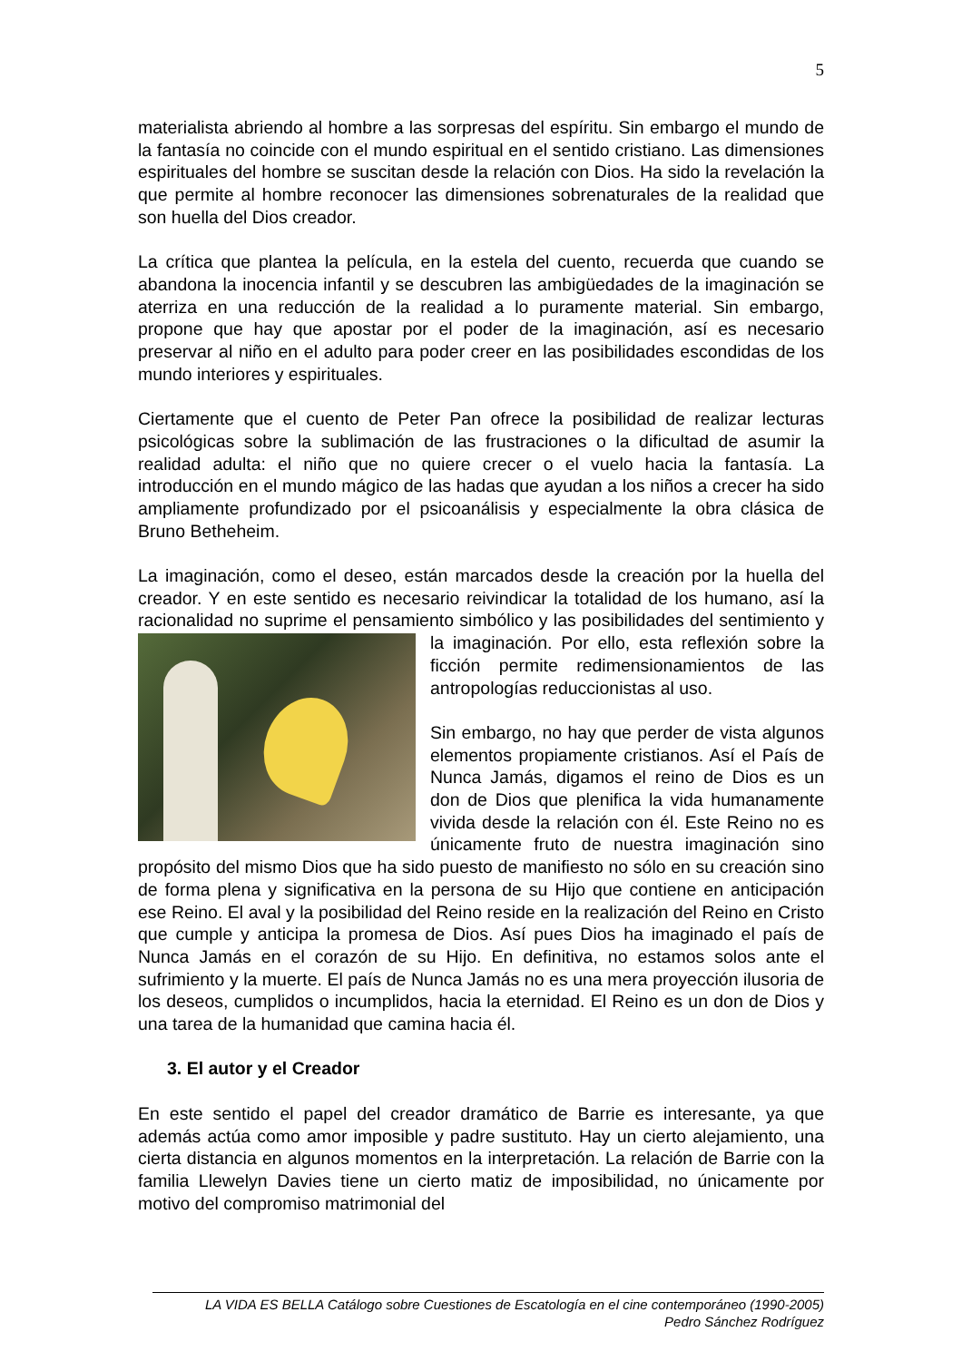5
materialista abriendo al hombre a las sorpresas del espíritu. Sin embargo el mundo de la fantasía no coincide con el mundo espiritual en el sentido cristiano. Las dimensiones espirituales del hombre se suscitan desde la relación con Dios. Ha sido la revelación la que permite al hombre reconocer las dimensiones sobrenaturales de la realidad que son huella del Dios creador.
La crítica que plantea la película, en la estela del cuento, recuerda que cuando se abandona la inocencia infantil y se descubren las ambigüedades de la imaginación se aterriza en una reducción de la realidad a lo puramente material. Sin embargo, propone que hay que apostar por el poder de la imaginación, así es necesario preservar al niño en el adulto para poder creer en las posibilidades escondidas de los mundo interiores y espirituales.
Ciertamente que el cuento de Peter Pan ofrece la posibilidad de realizar lecturas psicológicas sobre la sublimación de las frustraciones o la dificultad de asumir la realidad adulta: el niño que no quiere crecer o el vuelo hacia la fantasía. La introducción en el mundo mágico de las hadas que ayudan a los niños a crecer ha sido ampliamente profundizado por el psicoanálisis y especialmente la obra clásica de Bruno Betheheim.
La imaginación, como el deseo, están marcados desde la creación por la huella del creador. Y en este sentido es necesario reivindicar la totalidad de los humano, así la racionalidad no suprime el pensamiento simbólico y las posibilidades del sentimiento y la imaginación. Por ello, esta reflexión sobre la ficción permite redimensionamientos de las antropologías reduccionistas al uso.
Sin embargo, no hay que perder de vista algunos elementos propiamente cristianos. Así el País de Nunca Jamás, digamos el reino de Dios es un don de Dios que plenifica la vida humanamente vivida desde la relación con él. Este Reino no es únicamente fruto de nuestra imaginación sino propósito del mismo Dios que ha sido puesto de manifiesto no sólo en su creación sino de forma plena y significativa en la persona de su Hijo que contiene en anticipación ese Reino. El aval y la posibilidad del Reino reside en la realización del Reino en Cristo que cumple y anticipa la promesa de Dios. Así pues Dios ha imaginado el país de Nunca Jamás en el corazón de su Hijo. En definitiva, no estamos solos ante el sufrimiento y la muerte. El país de Nunca Jamás no es una mera proyección ilusoria de los deseos, cumplidos o incumplidos, hacia la eternidad. El Reino es un don de Dios y una tarea de la humanidad que camina hacia él.
3. El autor y el Creador
En este sentido el papel del creador dramático de Barrie es interesante, ya que además actúa como amor imposible y padre sustituto. Hay un cierto alejamiento, una cierta distancia en algunos momentos en la interpretación. La relación de Barrie con la familia Llewelyn Davies tiene un cierto matiz de imposibilidad, no únicamente por motivo del compromiso matrimonial del
LA VIDA ES BELLA Catálogo sobre Cuestiones de Escatología en el cine contemporáneo (1990-2005)
Pedro Sánchez Rodríguez